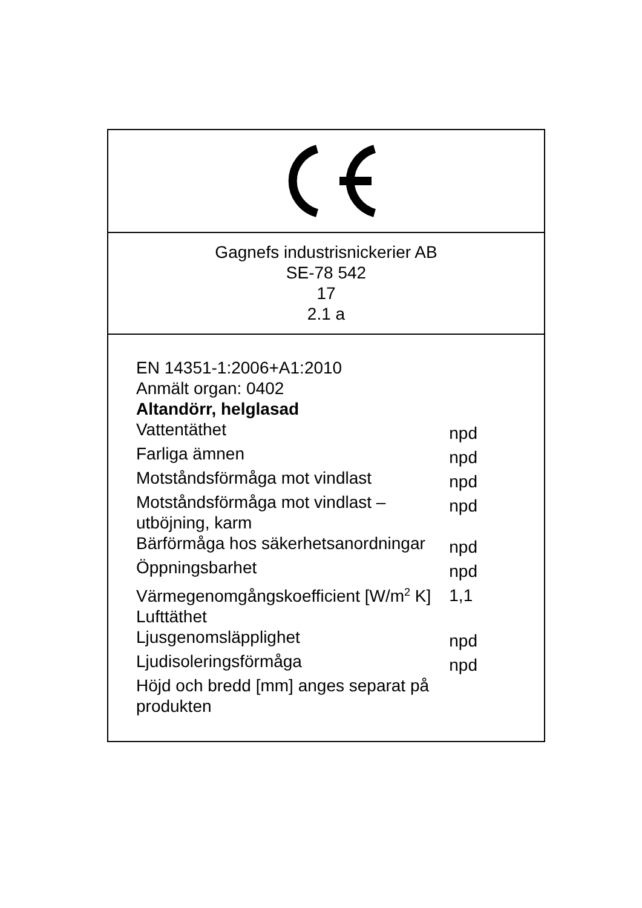Gagnefs industrisnickerier AB
SE-78 542
17
2.1 a
EN 14351-1:2006+A1:2010
Anmält organ: 0402
Altandörr, helglasad
| Vattentäthet | npd |
| Farliga ämnen | npd |
| Motståndsförmåga mot vindlast | npd |
| Motståndsförmåga mot vindlast – utböjning, karm | npd |
| Bärförmåga hos säkerhetsanordningar | npd |
| Öppningsbarhet | npd |
| Värmegenomgångskoefficient [W/m<sup>2</sup> K] | 1,1 |
| Lufttäthet | |
| Ljusgenomsläpplighet | npd |
| Ljudisoleringsförmåga | npd |
| Höjd och bredd [mm] anges separat på produkten | |